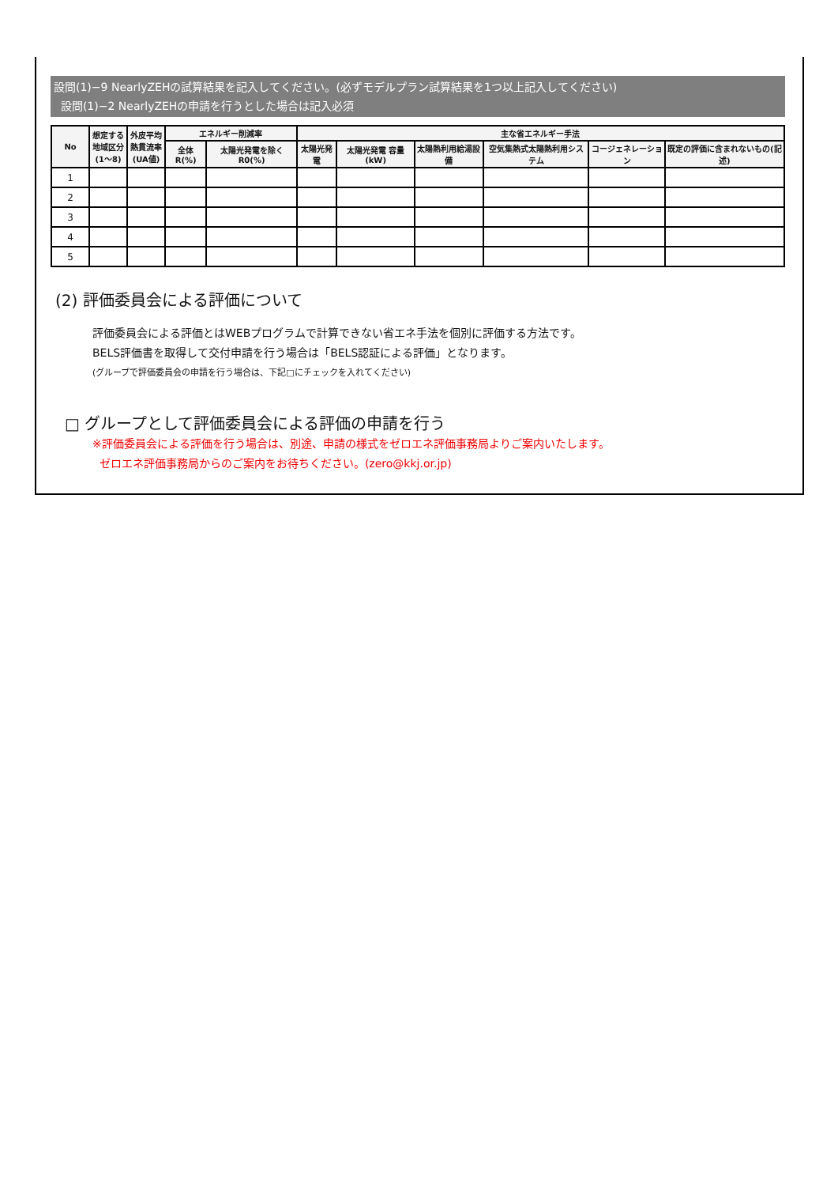設問(1)−9 NearlyZEHの試算結果を記入してください。(必ずモデルプラン試算結果を1つ以上記入してください)
設問(1)−2 NearlyZEHの申請を行うとした場合は記入必須
| No | 想定する地域区分(1〜8) | 外皮平均熱貫流率(UA値) | エネルギー削減率 | | 主な省エネルギー手法 | | | | | |
| --- | --- | --- | --- | --- | --- | --- | --- | --- | --- | --- |
| | | | 全体 R(%) | 太陽光発電を除く R0(%) | 太陽光発電 | 太陽光発電 容量(kW) | 太陽熱利用給湯設備 | 空気集熱式太陽熱利用システム | コージェネレーション | 既定の評価に含まれないもの(記述) |
| 1 | | | | | | | | | | |
| 2 | | | | | | | | | | |
| 3 | | | | | | | | | | |
| 4 | | | | | | | | | | |
| 5 | | | | | | | | | | |
(2) 評価委員会による評価について
評価委員会による評価とはWEBプログラムで計算できない省エネ手法を個別に評価する方法です。
BELS評価書を取得して交付申請を行う場合は「BELS認証による評価」となります。
(グループで評価委員会の申請を行う場合は、下記□にチェックを入れてください)
□ グループとして評価委員会による評価の申請を行う
※評価委員会による評価を行う場合は、別途、申請の様式をゼロエネ評価事務局よりご案内いたします。
ゼロエネ評価事務局からのご案内をお待ちください。(zero@kkj.or.jp)